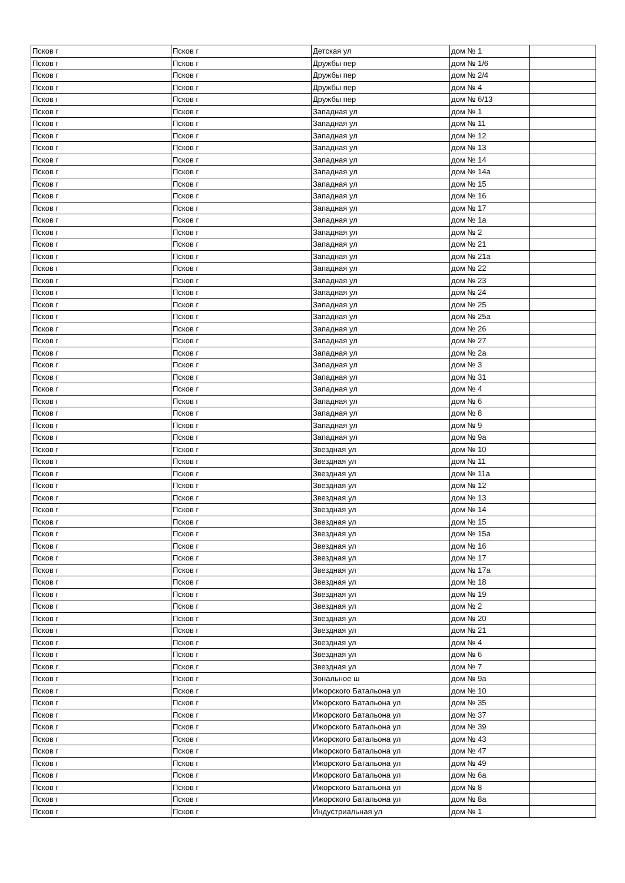| Псков г | Псков г | Детская ул | дом № 1 | |
| Псков г | Псков г | Дружбы пер | дом № 1/6 | |
| Псков г | Псков г | Дружбы пер | дом № 2/4 | |
| Псков г | Псков г | Дружбы пер | дом № 4 | |
| Псков г | Псков г | Дружбы пер | дом № 6/13 | |
| Псков г | Псков г | Западная ул | дом № 1 | |
| Псков г | Псков г | Западная ул | дом № 11 | |
| Псков г | Псков г | Западная ул | дом № 12 | |
| Псков г | Псков г | Западная ул | дом № 13 | |
| Псков г | Псков г | Западная ул | дом № 14 | |
| Псков г | Псков г | Западная ул | дом № 14а | |
| Псков г | Псков г | Западная ул | дом № 15 | |
| Псков г | Псков г | Западная ул | дом № 16 | |
| Псков г | Псков г | Западная ул | дом № 17 | |
| Псков г | Псков г | Западная ул | дом № 1а | |
| Псков г | Псков г | Западная ул | дом № 2 | |
| Псков г | Псков г | Западная ул | дом № 21 | |
| Псков г | Псков г | Западная ул | дом № 21а | |
| Псков г | Псков г | Западная ул | дом № 22 | |
| Псков г | Псков г | Западная ул | дом № 23 | |
| Псков г | Псков г | Западная ул | дом № 24 | |
| Псков г | Псков г | Западная ул | дом № 25 | |
| Псков г | Псков г | Западная ул | дом № 25а | |
| Псков г | Псков г | Западная ул | дом № 26 | |
| Псков г | Псков г | Западная ул | дом № 27 | |
| Псков г | Псков г | Западная ул | дом № 2а | |
| Псков г | Псков г | Западная ул | дом № 3 | |
| Псков г | Псков г | Западная ул | дом № 31 | |
| Псков г | Псков г | Западная ул | дом № 4 | |
| Псков г | Псков г | Западная ул | дом № 6 | |
| Псков г | Псков г | Западная ул | дом № 8 | |
| Псков г | Псков г | Западная ул | дом № 9 | |
| Псков г | Псков г | Западная ул | дом № 9а | |
| Псков г | Псков г | Звездная ул | дом № 10 | |
| Псков г | Псков г | Звездная ул | дом № 11 | |
| Псков г | Псков г | Звездная ул | дом № 11а | |
| Псков г | Псков г | Звездная ул | дом № 12 | |
| Псков г | Псков г | Звездная ул | дом № 13 | |
| Псков г | Псков г | Звездная ул | дом № 14 | |
| Псков г | Псков г | Звездная ул | дом № 15 | |
| Псков г | Псков г | Звездная ул | дом № 15а | |
| Псков г | Псков г | Звездная ул | дом № 16 | |
| Псков г | Псков г | Звездная ул | дом № 17 | |
| Псков г | Псков г | Звездная ул | дом № 17а | |
| Псков г | Псков г | Звездная ул | дом № 18 | |
| Псков г | Псков г | Звездная ул | дом № 19 | |
| Псков г | Псков г | Звездная ул | дом № 2 | |
| Псков г | Псков г | Звездная ул | дом № 20 | |
| Псков г | Псков г | Звездная ул | дом № 21 | |
| Псков г | Псков г | Звездная ул | дом № 4 | |
| Псков г | Псков г | Звездная ул | дом № 6 | |
| Псков г | Псков г | Звездная ул | дом № 7 | |
| Псков г | Псков г | Зональное ш | дом № 9а | |
| Псков г | Псков г | Ижорского Батальона ул | дом № 10 | |
| Псков г | Псков г | Ижорского Батальона ул | дом № 35 | |
| Псков г | Псков г | Ижорского Батальона ул | дом № 37 | |
| Псков г | Псков г | Ижорского Батальона ул | дом № 39 | |
| Псков г | Псков г | Ижорского Батальона ул | дом № 43 | |
| Псков г | Псков г | Ижорского Батальона ул | дом № 47 | |
| Псков г | Псков г | Ижорского Батальона ул | дом № 49 | |
| Псков г | Псков г | Ижорского Батальона ул | дом № 6а | |
| Псков г | Псков г | Ижорского Батальона ул | дом № 8 | |
| Псков г | Псков г | Ижорского Батальона ул | дом № 8а | |
| Псков г | Псков г | Индустриальная ул | дом № 1 | |